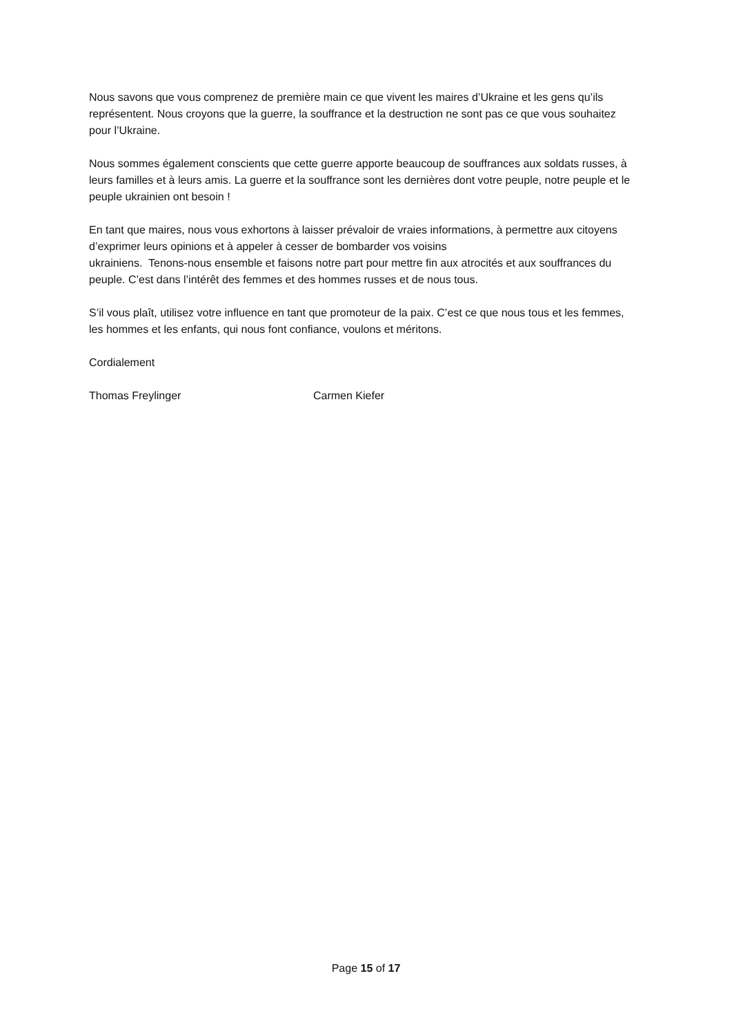Nous savons que vous comprenez de première main ce que vivent les maires d’Ukraine et les gens qu’ils représentent. Nous croyons que la guerre, la souffrance et la destruction ne sont pas ce que vous souhaitez pour l’Ukraine.
Nous sommes également conscients que cette guerre apporte beaucoup de souffrances aux soldats russes, à leurs familles et à leurs amis. La guerre et la souffrance sont les dernières dont votre peuple, notre peuple et le peuple ukrainien ont besoin !
En tant que maires, nous vous exhortons à laisser prévaloir de vraies informations, à permettre aux citoyens d’exprimer leurs opinions et à appeler à cesser de bombarder vos voisins
ukrainiens. Tenons-nous ensemble et faisons notre part pour mettre fin aux atrocités et aux souffrances du peuple. C’est dans l’intérêt des femmes et des hommes russes et de nous tous.
S’il vous plaît, utilisez votre influence en tant que promoteur de la paix. C’est ce que nous tous et les femmes, les hommes et les enfants, qui nous font confiance, voulons et méritons.
Cordialement
Thomas Freylinger Carmen Kiefer
Page 15 of 17